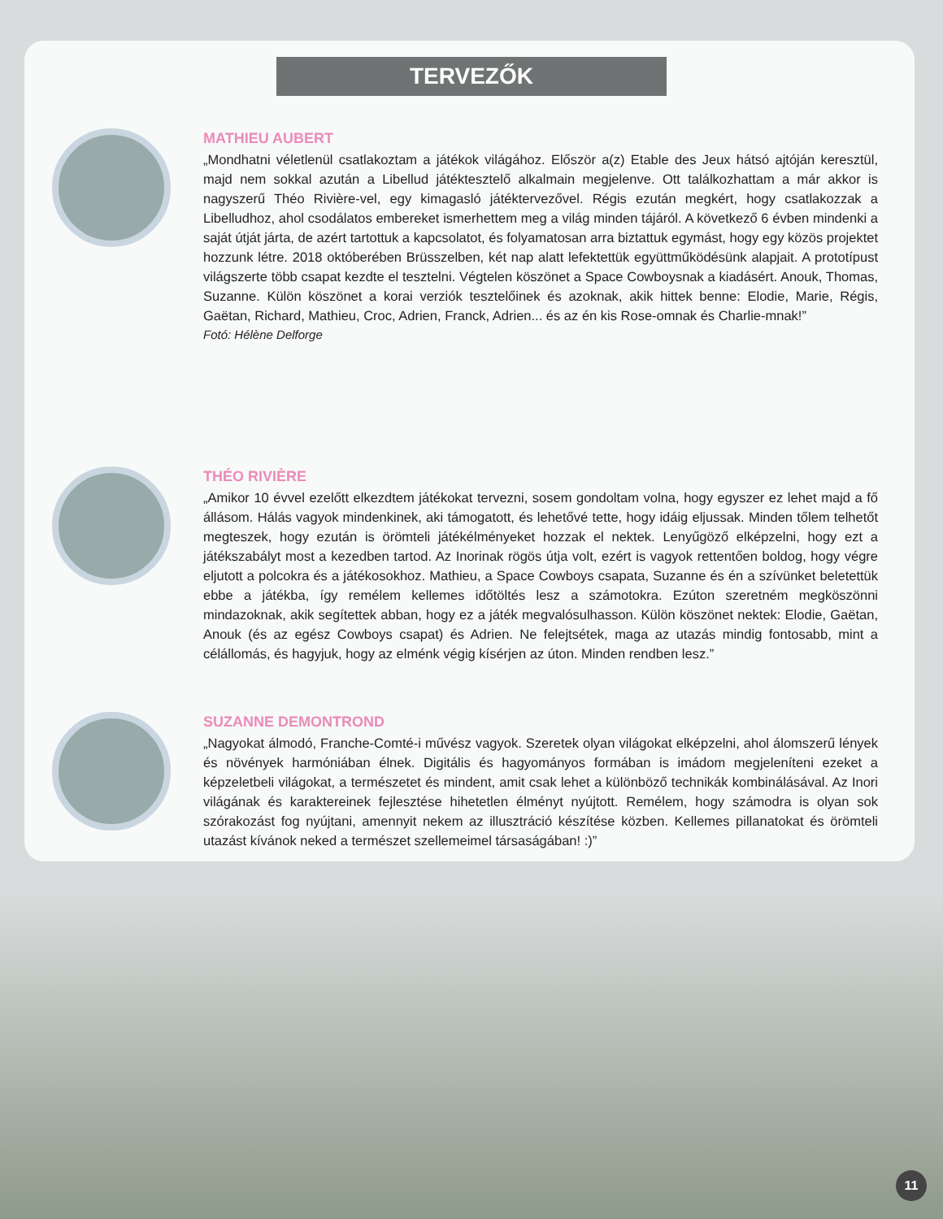TERVEZŐK
MATHIEU AUBERT
„Mondhatni véletlenül csatlakoztam a játékok világához. Először a(z) Etable des Jeux hátsó ajtóján keresztül, majd nem sokkal azután a Libellud játéktesztelő alkalmain megjelenve. Ott találkozhattam a már akkor is nagyszerű Théo Rivière-vel, egy kimagasló játéktervezővel. Régis ezután megkért, hogy csatlakozzak a Libelludhoz, ahol csodálatos embereket ismerhettem meg a világ minden tájáról. A következő 6 évben mindenki a saját útját járta, de azért tartottuk a kapcsolatot, és folyamatosan arra biztattuk egymást, hogy egy közös projektet hozzunk létre. 2018 októberében Brüsszelben, két nap alatt lefektettük együttműködésünk alapjait. A prototípust világszerte több csapat kezdte el tesztelni. Végtelen köszönet a Space Cowboysnak a kiadásért. Anouk, Thomas, Suzanne. Külön köszönet a korai verziók tesztelőinek és azoknak, akik hittek benne: Elodie, Marie, Régis, Gaëtan, Richard, Mathieu, Croc, Adrien, Franck, Adrien... és az én kis Rose-omnak és Charlie-mnak!”
Fotó: Hélène Delforge
THÉO RIVIÈRE
„Amikor 10 évvel ezelőtt elkezdtem játékokat tervezni, sosem gondoltam volna, hogy egyszer ez lehet majd a fő állásom. Hálás vagyok mindenkinek, aki támogatott, és lehetővé tette, hogy idáig eljussak. Minden tőlem telhetőt megteszek, hogy ezután is örömteli játékélményeket hozzak el nektek. Lenyűgöző elképzelni, hogy ezt a játékszabályt most a kezedben tartod. Az Inorinak rögös útja volt, ezért is vagyok rettentően boldog, hogy végre eljutott a polcokra és a játékosokhoz. Mathieu, a Space Cowboys csapata, Suzanne és én a szívünket beletettük ebbe a játékba, így remélem kellemes időtöltés lesz a számotokra. Ezúton szeretném megköszönni mindazoknak, akik segítettek abban, hogy ez a játék megvalósulhasson. Külön köszönet nektek: Elodie, Gaëtan, Anouk (és az egész Cowboys csapat) és Adrien. Ne felejtsétek, maga az utazás mindig fontosabb, mint a célállomás, és hagyjuk, hogy az elménk végig kísérjen az úton. Minden rendben lesz.”
SUZANNE DEMONTROND
„Nagyokat álmodó, Franche-Comté-i művész vagyok. Szeretek olyan világokat elképzelni, ahol álomszerű lények és növények harmóniában élnek. Digitális és hagyományos formában is imádom megjeleníteni ezeket a képzeletbeli világokat, a természetet és mindent, amit csak lehet a különböző technikák kombinálásával. Az Inori világának és karaktereinek fejlesztése hihetetlen élményt nyújtott. Remélem, hogy számodra is olyan sok szórakozást fog nyújtani, amennyit nekem az illusztráció készítése közben. Kellemes pillanatokat és örömteli utazást kívánok neked a természet szellemeimel társaságában! :)”
11